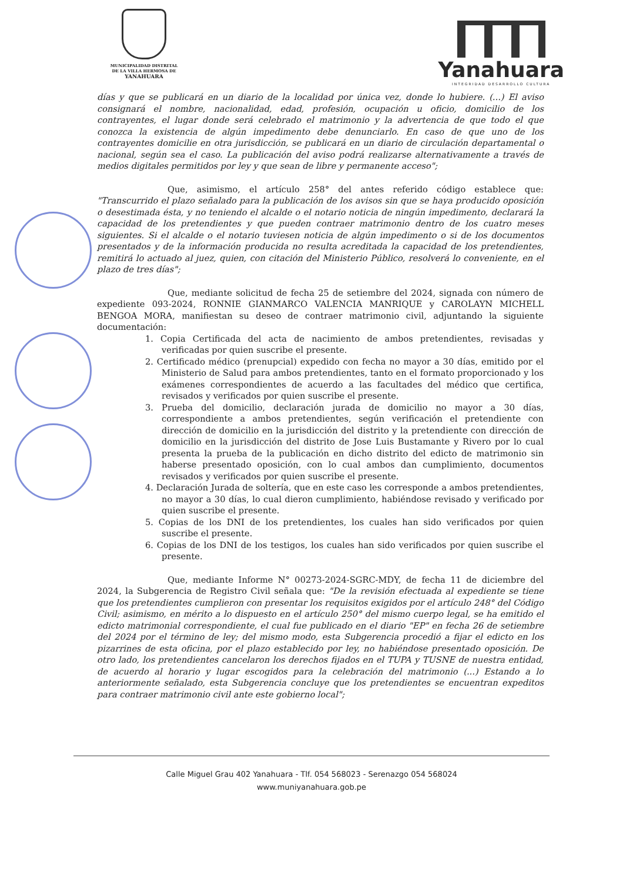MUNICIPALIDAD DISTRITAL
DE LA VILLA HERMOSA DE
YANAHUARA
Yanahuara
INTEGRIDAD DESARROLLO CULTURA
días y que se publicará en un diario de la localidad por única vez, donde lo hubiere. (...) El aviso consignará el nombre, nacionalidad, edad, profesión, ocupación u oficio, domicilio de los contrayentes, el lugar donde será celebrado el matrimonio y la advertencia de que todo el que conozca la existencia de algún impedimento debe denunciarlo. En caso de que uno de los contrayentes domicilie en otra jurisdicción, se publicará en un diario de circulación departamental o nacional, según sea el caso. La publicación del aviso podrá realizarse alternativamente a través de medios digitales permitidos por ley y que sean de libre y permanente acceso";
Que, asimismo, el artículo 258° del antes referido código establece que: "Transcurrido el plazo señalado para la publicación de los avisos sin que se haya producido oposición o desestimada ésta, y no teniendo el alcalde o el notario noticia de ningún impedimento, declarará la capacidad de los pretendientes y que pueden contraer matrimonio dentro de los cuatro meses siguientes. Si el alcalde o el notario tuviesen noticia de algún impedimento o si de los documentos presentados y de la información producida no resulta acreditada la capacidad de los pretendientes, remitirá lo actuado al juez, quien, con citación del Ministerio Público, resolverá lo conveniente, en el plazo de tres días";
Que, mediante solicitud de fecha 25 de setiembre del 2024, signada con número de expediente 093-2024, RONNIE GIANMARCO VALENCIA MANRIQUE y CAROLAYN MICHELL BENGOA MORA, manifiestan su deseo de contraer matrimonio civil, adjuntando la siguiente documentación:
1. Copia Certificada del acta de nacimiento de ambos pretendientes, revisadas y verificadas por quien suscribe el presente.
2. Certificado médico (prenupcial) expedido con fecha no mayor a 30 días, emitido por el Ministerio de Salud para ambos pretendientes, tanto en el formato proporcionado y los exámenes correspondientes de acuerdo a las facultades del médico que certifica, revisados y verificados por quien suscribe el presente.
3. Prueba del domicilio, declaración jurada de domicilio no mayor a 30 días, correspondiente a ambos pretendientes, según verificación el pretendiente con dirección de domicilio en la jurisdicción del distrito y la pretendiente con dirección de domicilio en la jurisdicción del distrito de Jose Luis Bustamante y Rivero por lo cual presenta la prueba de la publicación en dicho distrito del edicto de matrimonio sin haberse presentado oposición, con lo cual ambos dan cumplimiento, documentos revisados y verificados por quien suscribe el presente.
4. Declaración Jurada de soltería, que en este caso les corresponde a ambos pretendientes, no mayor a 30 días, lo cual dieron cumplimiento, habiéndose revisado y verificado por quien suscribe el presente.
5. Copias de los DNI de los pretendientes, los cuales han sido verificados por quien suscribe el presente.
6. Copias de los DNI de los testigos, los cuales han sido verificados por quien suscribe el presente.
Que, mediante Informe N° 00273-2024-SGRC-MDY, de fecha 11 de diciembre del 2024, la Subgerencia de Registro Civil señala que: "De la revisión efectuada al expediente se tiene que los pretendientes cumplieron con presentar los requisitos exigidos por el artículo 248° del Código Civil; asimismo, en mérito a lo dispuesto en el artículo 250° del mismo cuerpo legal, se ha emitido el edicto matrimonial correspondiente, el cual fue publicado en el diario "EP" en fecha 26 de setiembre del 2024 por el término de ley; del mismo modo, esta Subgerencia procedió a fijar el edicto en los pizarrines de esta oficina, por el plazo establecido por ley, no habiéndose presentado oposición. De otro lado, los pretendientes cancelaron los derechos fijados en el TUPA y TUSNE de nuestra entidad, de acuerdo al horario y lugar escogidos para la celebración del matrimonio (...) Estando a lo anteriormente señalado, esta Subgerencia concluye que los pretendientes se encuentran expeditos para contraer matrimonio civil ante este gobierno local";
Calle Miguel Grau 402 Yanahuara - Tlf. 054 568023 - Serenazgo 054 568024
www.muniyanahuara.gob.pe